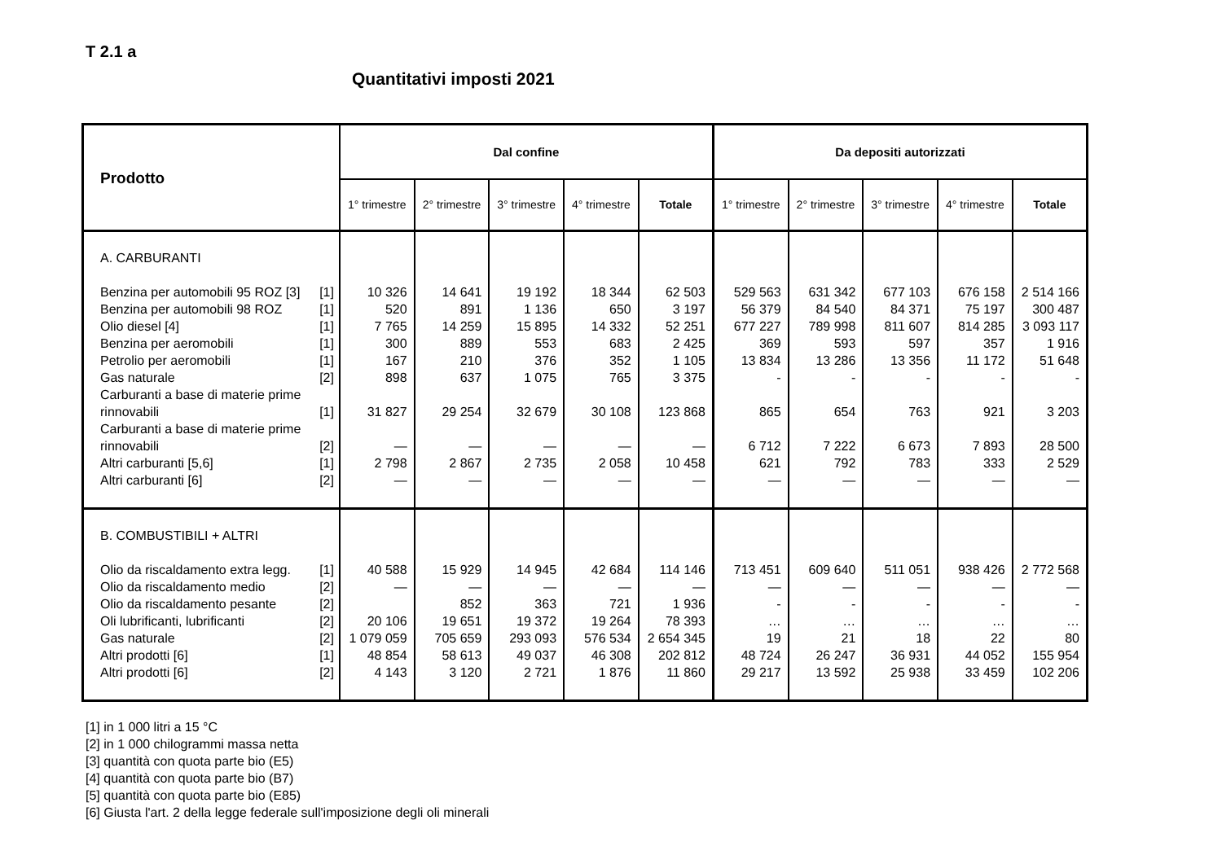T 2.1 a
Quantitativi imposti 2021
| Prodotto | | Dal confine | | | | | Da depositi autorizzati | | | | |
| --- | --- | --- | --- | --- | --- | --- | --- | --- | --- | --- | --- |
| | | 1° trimestre | 2° trimestre | 3° trimestre | 4° trimestre | Totale | 1° trimestre | 2° trimestre | 3° trimestre | 4° trimestre | Totale |
| A. CARBURANTI | | | | | | | | | | | |
| Benzina per automobili 95 ROZ [3] | [1] | 10 326 | 14 641 | 19 192 | 18 344 | 62 503 | 529 563 | 631 342 | 677 103 | 676 158 | 2 514 166 |
| Benzina per automobili 98 ROZ | [1] | 520 | 891 | 1 136 | 650 | 3 197 | 56 379 | 84 540 | 84 371 | 75 197 | 300 487 |
| Olio diesel [4] | [1] | 7 765 | 14 259 | 15 895 | 14 332 | 52 251 | 677 227 | 789 998 | 811 607 | 814 285 | 3 093 117 |
| Benzina per aeromobili | [1] | 300 | 889 | 553 | 683 | 2 425 | 369 | 593 | 597 | 357 | 1 916 |
| Petrolio per aeromobili | [1] | 167 | 210 | 376 | 352 | 1 105 | 13 834 | 13 286 | 13 356 | 11 172 | 51 648 |
| Gas naturale | [2] | 898 | 637 | 1 075 | 765 | 3 375 | - | - | - | - | - |
| Carburanti a base di materie prime rinnovabili | [1] | 31 827 | 29 254 | 32 679 | 30 108 | 123 868 | 865 | 654 | 763 | 921 | 3 203 |
| Carburanti a base di materie prime rinnovabili | [2] | — | — | — | — | — | 6 712 | 7 222 | 6 673 | 7 893 | 28 500 |
| Altri carburanti [5,6] | [1] | 2 798 | 2 867 | 2 735 | 2 058 | 10 458 | 621 | 792 | 783 | 333 | 2 529 |
| Altri carburanti [6] | [2] | — | — | — | — | — | — | — | — | — | — |
| B. COMBUSTIBILI + ALTRI | | | | | | | | | | | |
| Olio da riscaldamento extra legg. | [1] | 40 588 | 15 929 | 14 945 | 42 684 | 114 146 | 713 451 | 609 640 | 511 051 | 938 426 | 2 772 568 |
| Olio da riscaldamento medio | [2] | — | — | — | — | — | — | — | — | — | — |
| Olio da riscaldamento pesante | [2] | | 852 | 363 | 721 | 1 936 | - | - | - | - | - |
| Oli lubrificanti, lubrificanti | [2] | 20 106 | 19 651 | 19 372 | 19 264 | 78 393 | … | … | … | … | … |
| Gas naturale | [2] | 1 079 059 | 705 659 | 293 093 | 576 534 | 2 654 345 | 19 | 21 | 18 | 22 | 80 |
| Altri prodotti [6] | [1] | 48 854 | 58 613 | 49 037 | 46 308 | 202 812 | 48 724 | 26 247 | 36 931 | 44 052 | 155 954 |
| Altri prodotti [6] | [2] | 4 143 | 3 120 | 2 721 | 1 876 | 11 860 | 29 217 | 13 592 | 25 938 | 33 459 | 102 206 |
[1] in 1 000 litri a 15 °C
[2] in 1 000 chilogrammi massa netta
[3] quantità con quota parte bio (E5)
[4] quantità con quota parte bio (B7)
[5] quantità con quota parte bio (E85)
[6] Giusta l'art. 2 della legge federale sull'imposizione degli oli minerali